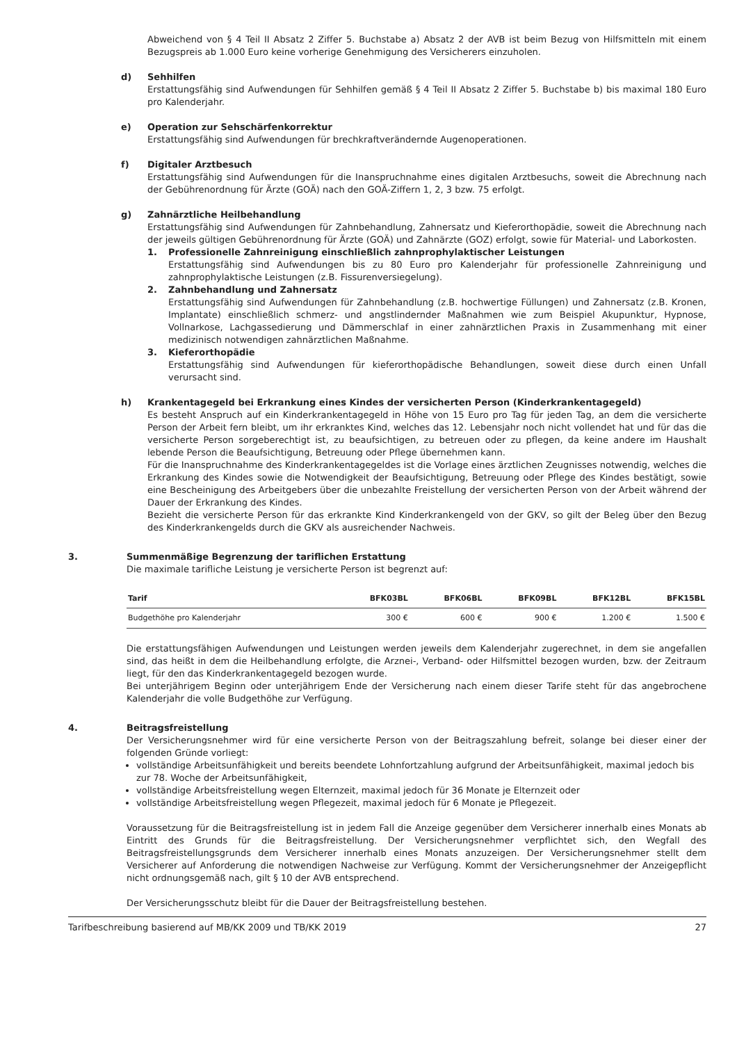Abweichend von § 4 Teil II Absatz 2 Ziffer 5. Buchstabe a) Absatz 2 der AVB ist beim Bezug von Hilfsmitteln mit einem Bezugspreis ab 1.000 Euro keine vorherige Genehmigung des Versicherers einzuholen.
d) Sehhilfen
Erstattungsfähig sind Aufwendungen für Sehhilfen gemäß § 4 Teil II Absatz 2 Ziffer 5. Buchstabe b) bis maximal 180 Euro pro Kalenderjahr.
e) Operation zur Sehschärfenkorrektur
Erstattungsfähig sind Aufwendungen für brechkraftverändernde Augenoperationen.
f) Digitaler Arztbesuch
Erstattungsfähig sind Aufwendungen für die Inanspruchnahme eines digitalen Arztbesuchs, soweit die Abrechnung nach der Gebührenordnung für Ärzte (GOÄ) nach den GOÄ-Ziffern 1, 2, 3 bzw. 75 erfolgt.
g) Zahnärztliche Heilbehandlung
Erstattungsfähig sind Aufwendungen für Zahnbehandlung, Zahnersatz und Kieferorthopädie, soweit die Abrechnung nach der jeweils gültigen Gebührenordnung für Ärzte (GOÄ) und Zahnärzte (GOZ) erfolgt, sowie für Material- und Laborkosten.
1. Professionelle Zahnreinigung einschließlich zahnprophylaktischer Leistungen
Erstattungsfähig sind Aufwendungen bis zu 80 Euro pro Kalenderjahr für professionelle Zahnreinigung und zahnprophylaktische Leistungen (z.B. Fissurenversiegelung).
2. Zahnbehandlung und Zahnersatz
Erstattungsfähig sind Aufwendungen für Zahnbehandlung (z.B. hochwertige Füllungen) und Zahnersatz (z.B. Kronen, Implantate) einschließlich schmerz- und angstlindernder Maßnahmen wie zum Beispiel Akupunktur, Hypnose, Vollnarkose, Lachgassedierung und Dämmerschlaf in einer zahnärztlichen Praxis in Zusammenhang mit einer medizinisch notwendigen zahnärztlichen Maßnahme.
3. Kieferorthopädie
Erstattungsfähig sind Aufwendungen für kieferorthopädische Behandlungen, soweit diese durch einen Unfall verursacht sind.
h) Krankentagegeld bei Erkrankung eines Kindes der versicherten Person (Kinderkrankentagegeld)
Es besteht Anspruch auf ein Kinderkrankentagegeld in Höhe von 15 Euro pro Tag für jeden Tag, an dem die versicherte Person der Arbeit fern bleibt, um ihr erkranktes Kind, welches das 12. Lebensjahr noch nicht vollendet hat und für das die versicherte Person sorgeberechtigt ist, zu beaufsichtigen, zu betreuen oder zu pflegen, da keine andere im Haushalt lebende Person die Beaufsichtigung, Betreuung oder Pflege übernehmen kann.
Für die Inanspruchnahme des Kinderkrankentagegeldes ist die Vorlage eines ärztlichen Zeugnisses notwendig, welches die Erkrankung des Kindes sowie die Notwendigkeit der Beaufsichtigung, Betreuung oder Pflege des Kindes bestätigt, sowie eine Bescheinigung des Arbeitgebers über die unbezahlte Freistellung der versicherten Person von der Arbeit während der Dauer der Erkrankung des Kindes.
Bezieht die versicherte Person für das erkrankte Kind Kinderkrankengeld von der GKV, so gilt der Beleg über den Bezug des Kinderkrankengelds durch die GKV als ausreichender Nachweis.
3. Summenmäßige Begrenzung der tariflichen Erstattung
Die maximale tarifliche Leistung je versicherte Person ist begrenzt auf:
| Tarif | BFK03BL | BFK06BL | BFK09BL | BFK12BL | BFK15BL |
| --- | --- | --- | --- | --- | --- |
| Budgethöhe pro Kalenderjahr | 300 € | 600 € | 900 € | 1.200 € | 1.500 € |
Die erstattungsfähigen Aufwendungen und Leistungen werden jeweils dem Kalenderjahr zugerechnet, in dem sie angefallen sind, das heißt in dem die Heilbehandlung erfolgte, die Arznei-, Verband- oder Hilfsmittel bezogen wurden, bzw. der Zeitraum liegt, für den das Kinderkrankentagegeld bezogen wurde.
Bei unterjährigem Beginn oder unterjährigem Ende der Versicherung nach einem dieser Tarife steht für das angebrochene Kalenderjahr die volle Budgethöhe zur Verfügung.
4. Beitragsfreistellung
Der Versicherungsnehmer wird für eine versicherte Person von der Beitragszahlung befreit, solange bei dieser einer der folgenden Gründe vorliegt:
vollständige Arbeitsunfähigkeit und bereits beendete Lohnfortzahlung aufgrund der Arbeitsunfähigkeit, maximal jedoch bis zur 78. Woche der Arbeitsunfähigkeit,
vollständige Arbeitsfreistellung wegen Elternzeit, maximal jedoch für 36 Monate je Elternzeit oder
vollständige Arbeitsfreistellung wegen Pflegezeit, maximal jedoch für 6 Monate je Pflegezeit.
Voraussetzung für die Beitragsfreistellung ist in jedem Fall die Anzeige gegenüber dem Versicherer innerhalb eines Monats ab Eintritt des Grunds für die Beitragsfreistellung. Der Versicherungsnehmer verpflichtet sich, den Wegfall des Beitragsfreistellungsgrunds dem Versicherer innerhalb eines Monats anzuzeigen. Der Versicherungsnehmer stellt dem Versicherer auf Anforderung die notwendigen Nachweise zur Verfügung. Kommt der Versicherungsnehmer der Anzeigepflicht nicht ordnungsgemäß nach, gilt § 10 der AVB entsprechend.
Der Versicherungsschutz bleibt für die Dauer der Beitragsfreistellung bestehen.
Tarifbeschreibung basierend auf MB/KK 2009 und TB/KK 2019 27